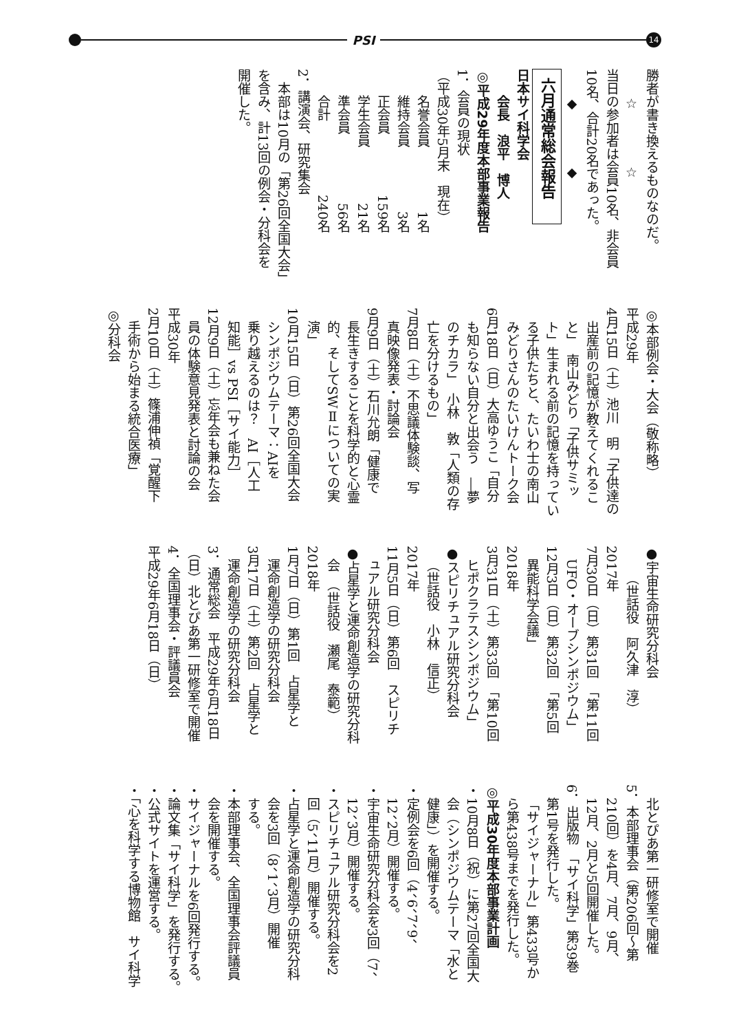PSI
14
勝者が書き換えるものなのだ。
☆ ☆
当日の参加者は会員10名、非会員
10名、合計20名であった。
◆ ◆
六月通常総会報告
日本サイ科学会
会長　浪平　博人
◎平成29年度本部事業報告
1．会員の現状
（平成30年5月末　現在）
名誉会員 1名
維持会員 3名
正会員 159名
学生会員 21名
準会員 56名
合計 240名
2．講演会、研究集会
本部は10月の「第26回全国大会」
を含み、計13回の例会・分科会を
開催した。
◎本部例会・大会（敬称略）
平成29年
4月15日（土）池川　明「子供達の
出産前の記憶が教えてくれるこ
と」　南山みどり「子供サミッ
ト」生まれる前の記憶を持ってい
る子供たちと、たいわ士の南山
みどりさんのたいけんトーク会
6月18日（日）大高ゆうこ「自分
も知らない自分と出会う　―夢
のチカラ」　小林　敦「人類の存
亡を分けるもの」
7月8日（土）不思議体験談、写
真映像発表・討論会
9月9日（土）石川允朗「健康で
長生きすることを科学的と心霊
的、そしてSWⅡについての実
演」
10月15日（日）第26回全国大会
シンポジウムテーマ：AIを
乗り越えるのは？　AI［人工
知能］vs PSI［サイ能力］
12月9日（土）忘年会も兼ねた会
員の体験意見発表と討論の会
平成30年
2月10日（土）篠浦伸禎「覚醒下
手術から始まる統合医療」
◎分科会
●宇宙生命研究分科会
（世話役　阿久津　淳）
2017年
7月30日（日）第31回　「第11回
UFO・オーブシンポジウム」
12月3日（日）第32回　「第5回
異能科学会議」
2018年
3月31日（土）第33回　「第10回
ヒポクラテスシンポジウム」
●スピリチュアル研究分科会
（世話役　小林　信正）
2017年
11月5日（日）第6回　スピリチ
ュアル研究分科会
●占星学と運命創造学の研究分科
会　（世話役　瀬尾　泰範）
2018年
1月7日（日）第1回　占星学と
運命創造学の研究分科会
3月17日（土）第2回　占星学と
運命創造学の研究分科会
3．通常総会　平成29年6月18日
（日）北とぴあ第一研修室で開催
4．全国理事会・評議員会
平成29年6月18日（日）
北とぴあ第一研修室で開催
5．本部理事会（第206回～第
210回）を4月、7月、9月、
12月、2月と5回開催した。
6．出版物　「サイ科学」第39巻
第1号を発行した。
「サイジャーナル」第433号か
ら第438号までを発行した。
◎平成30年度本部事業計画
・10月8日（祝）に第27回全国大
会（シンポジウムテーマ「水と
健康」）を開催する。
・定例会を6回（4、6、7、9、
12、2月）開催する。
・宇宙生命研究分科会を3回（7、
12、3月）開催する。
・スピリチュアル研究分科会を2
回（5、11月）開催する。
・占星学と運命創造学の研究分科
会を3回（8、1、3月）開催
する。
・本部理事会、全国理事会評議員
会を開催する。
・サイジャーナルを6回発行する。
・論文集「サイ科学」を発行する。
・公式サイトを運営する。
・「心を科学する博物館　サイ科学